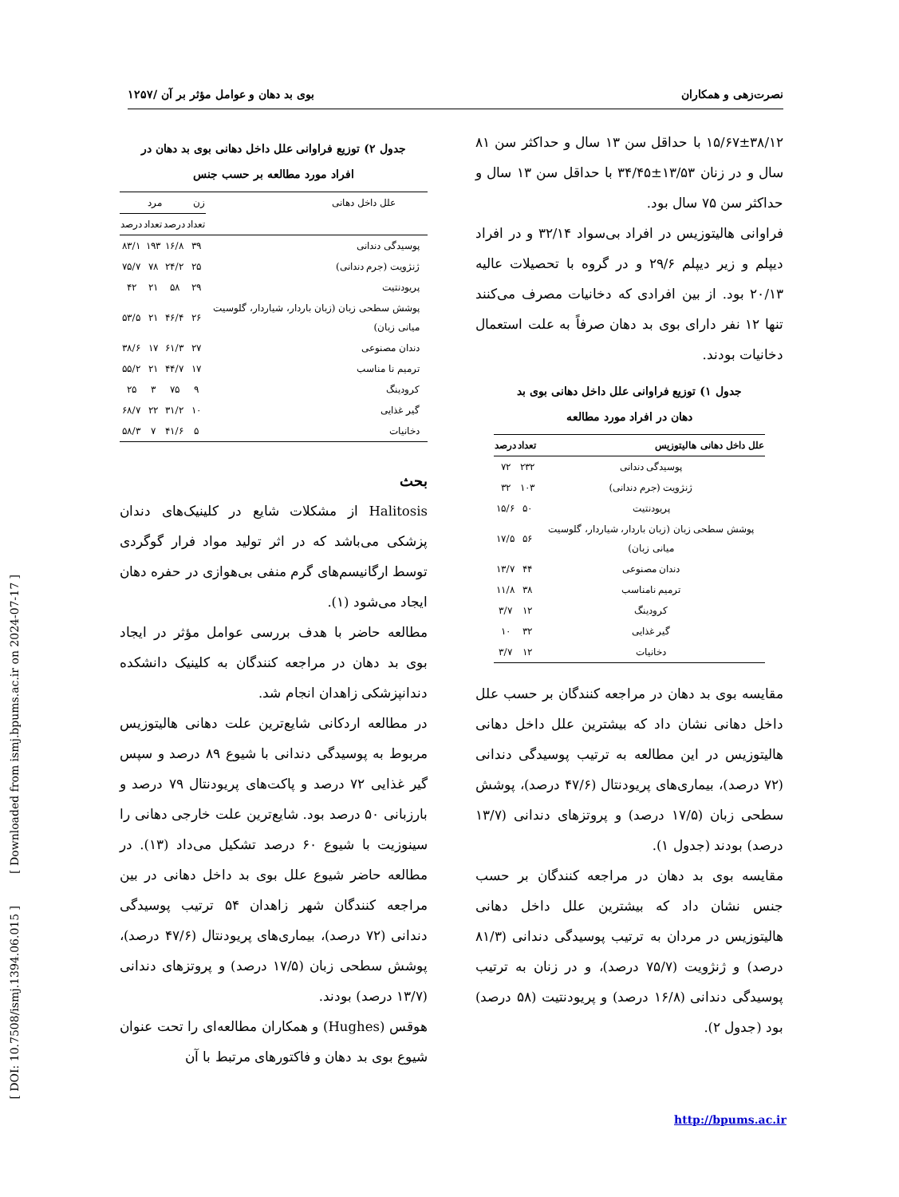نصرت‌زهی و همکاران بوی بد دهان و عوامل مؤثر بر آن /۱۲۵۷
۱۵/۶۷±۳۸/۱۲ با حداقل سن ۱۳ سال و حداکثر سن ۸۱ سال و در زنان ۱۳/۵۳±۳۴/۴۵ با حداقل سن ۱۳ سال و حداکثر سن ۷۵ سال بود.
فراوانی هالیتوزیس در افراد بی‌سواد ۳۲/۱۴ و در افراد دیپلم و زیر دیپلم ۲۹/۶ و در گروه با تحصیلات عالیه ۲۰/۱۳ بود. از بین افرادی که دخانیات مصرف می‌کنند تنها ۱۲ نفر دارای بوی بد دهان صرفاً به علت استعمال دخانیات بودند.
جدول ۱) توزیع فراوانی علل داخل دهانی بوی بد
دهان در افراد مورد مطالعه
| علل داخل دهانی هالیتوزیس | تعداد | درصد |
| --- | --- | --- |
| پوسیدگی دندانی | ۲۳۲ | ۷۲ |
| ژنژویت (جرم دندانی) | ۱۰۳ | ۳۲ |
| پریودنتیت | ۵۰ | ۱۵/۶ |
| پوشش سطحی زبان (زبان باردار، شیاردار، گلوسیت میانی زبان) | ۵۶ | ۱۷/۵ |
| دندان مصنوعی | ۴۴ | ۱۳/۷ |
| ترمیم نامناسب | ۳۸ | ۱۱/۸ |
| کرودینگ | ۱۲ | ۳/۷ |
| گیر غذایی | ۳۲ | ۱۰ |
| دخانیات | ۱۲ | ۳/۷ |
مقایسه بوی بد دهان در مراجعه کنندگان بر حسب علل داخل دهانی نشان داد که بیشترین علل داخل دهانی هالیتوزیس در این مطالعه به ترتیب پوسیدگی دندانی (۷۲ درصد)، بیماری‌های پریودنتال (۴۷/۶ درصد)، پوشش سطحی زبان (۱۷/۵ درصد) و پروتزهای دندانی (۱۳/۷ درصد) بودند (جدول ۱).
مقایسه بوی بد دهان در مراجعه کنندگان بر حسب جنس نشان داد که بیشترین علل داخل دهانی هالیتوزیس در مردان به ترتیب پوسیدگی دندانی (۸۱/۳ درصد) و ژنژویت (۷۵/۷ درصد)، و در زنان به ترتیب پوسیدگی دندانی (۱۶/۸ درصد) و پریودنتیت (۵۸ درصد) بود (جدول ۲).
جدول ۲) توزیع فراوانی علل داخل دهانی بوی بد دهان در
افراد مورد مطالعه بر حسب جنس
| علل داخل دهانی | زن | | مرد | |
| --- | --- | --- | --- | --- |
| | تعداد | درصد | تعداد | درصد |
| پوسیدگی دندانی | ۳۹ | ۱۶/۸ | ۱۹۳ | ۸۳/۱ |
| ژنژویت (جرم دندانی) | ۲۵ | ۲۴/۲ | ۷۸ | ۷۵/۷ |
| پریودنتیت | ۲۹ | ۵۸ | ۲۱ | ۴۲ |
| پوشش سطحی زبان (زبان باردار، شیاردار، گلوسیت میانی زبان) | ۲۶ | ۴۶/۴ | ۲۱ | ۵۳/۵ |
| دندان مصنوعی | ۲۷ | ۶۱/۳ | ۱۷ | ۳۸/۶ |
| ترمیم نا مناسب | ۱۷ | ۴۴/۷ | ۲۱ | ۵۵/۲ |
| کرودینگ | ۹ | ۷۵ | ۳ | ۲۵ |
| گیر غذایی | ۱۰ | ۳۱/۲ | ۲۲ | ۶۸/۷ |
| دخانیات | ۵ | ۴۱/۶ | ۷ | ۵۸/۳ |
بحث
Halitosis از مشکلات شایع در کلینیک‌های دندان پزشکی می‌باشد که در اثر تولید مواد فرار گوگردی توسط ارگانیسم‌های گرم منفی بی‌هوازی در حفره دهان ایجاد می‌شود (۱).
مطالعه حاضر با هدف بررسی عوامل مؤثر در ایجاد بوی بد دهان در مراجعه کنندگان به کلینیک دانشکده دندانپزشکی زاهدان انجام شد.
در مطالعه اردکانی شایع‌ترین علت دهانی هالیتوزیس مربوط به پوسیدگی دندانی با شیوع ۸۹ درصد و سپس گیر غذایی ۷۲ درصد و پاکت‌های پریودنتال ۷۹ درصد و بارزبانی ۵۰ درصد بود. شایع‌ترین علت خارجی دهانی را سینوزیت با شیوع ۶۰ درصد تشکیل می‌داد (۱۳). در مطالعه حاضر شیوع علل بوی بد داخل دهانی در بین مراجعه کنندگان شهر زاهدان ۵۴ ترتیب پوسیدگی دندانی (۷۲ درصد)، بیماری‌های پریودنتال (۴۷/۶ درصد)، پوشش سطحی زبان (۱۷/۵ درصد) و پروتزهای دندانی (۱۳/۷ درصد) بودند.
هوقس (Hughes) و همکاران مطالعه‌ای را تحت عنوان شیوع بوی بد دهان و فاکتورهای مرتبط با آن
http://bpums.ac.ir
[ DOI: 10.7508/ismj.1394.06.015 ] [ Downloaded from ismj.bpums.ac.ir on 2024-07-17 ]